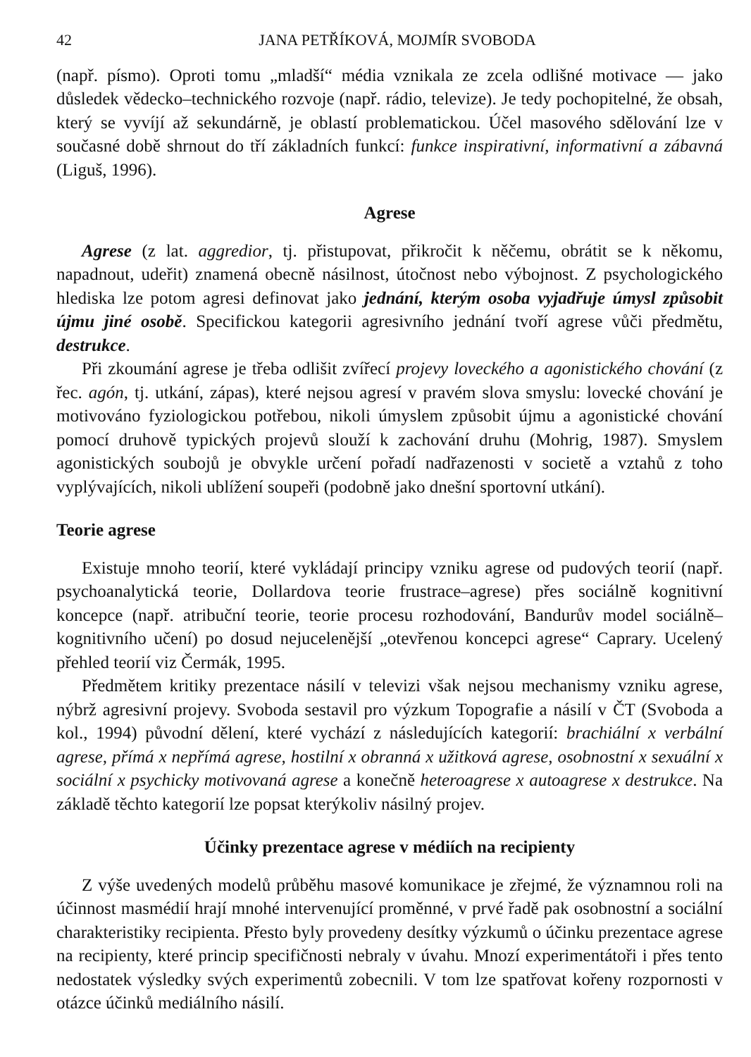42 JANA PETŘÍKOVÁ, MOJMÍR SVOBODA
(např. písmo). Oproti tomu „mladší“ média vznikala ze zcela odlišné motivace — jako důsledek vědecko–technického rozvoje (např. rádio, televize). Je tedy pochopitelné, že obsah, který se vyvíjí až sekundárně, je oblastí problematickou. Účel masového sdělování lze v současné době shrnout do tří základních funkcí: funkce inspirativní, informativní a zábavná (Liguš, 1996).
Agrese
Agrese (z lat. aggredior, tj. přistupovat, přikročit k něčemu, obrátit se k někomu, napadnout, udeřit) znamená obecně násilnost, útočnost nebo výbojnost. Z psychologického hlediska lze potom agresi definovat jako jednání, kterým osoba vyjadřuje úmysl způsobit újmu jiné osobě. Specifickou kategorii agresivního jednání tvoří agrese vůči předmětu, destrukce.
Při zkoumání agrese je třeba odlišit zvířecí projevy loveckého a agonistického chování (z řec. agón, tj. utkání, zápas), které nejsou agresí v pravém slova smyslu: lovecké chování je motivováno fyziologickou potřebou, nikoli úmyslem způsobit újmu a agonistické chování pomocí druhově typických projevů slouží k zachování druhu (Mohrig, 1987). Smyslem agonistických soubojů je obvykle určení pořadí nadřazenosti v societě a vztahů z toho vyplývajících, nikoli ublížení soupeři (podobně jako dnešní sportovní utkání).
Teorie agrese
Existuje mnoho teorií, které vykládají principy vzniku agrese od pudových teorií (např. psychoanalytická teorie, Dollardova teorie frustrace–agrese) přes sociálně kognitivní koncepce (např. atribuční teorie, teorie procesu rozhodování, Bandurův model sociálně–kognitivního učení) po dosud nejucelenější „otevřenou koncepci agrese“ Caprary. Ucelený přehled teorií viz Čermák, 1995.
Předmětem kritiky prezentace násilí v televizi však nejsou mechanismy vzniku agrese, nýbrž agresivní projevy. Svoboda sestavil pro výzkum Topografie a násilí v ČT (Svoboda a kol., 1994) původní dělení, které vychází z následujících kategorií: brachiální x verbální agrese, přímá x nepřímá agrese, hostilní x obranná x užitková agrese, osobnostní x sexuální x sociální x psychicky motivovaná agrese a konečně heteroagrese x autoagrese x destrukce. Na základě těchto kategorií lze popsat kterýkoliv násilný projev.
Účinky prezentace agrese v médiích na recipienty
Z výše uvedených modelů průběhu masové komunikace je zřejmé, že významnou roli na účinnost masmédií hrají mnohé intervenující proměnné, v prvé řadě pak osobnostní a sociální charakteristiky recipienta. Přesto byly provedeny desítky výzkumů o účinku prezentace agrese na recipienty, které princip specifičnosti nebraly v úvahu. Mnozí experimentátoři i přes tento nedostatek výsledky svých experimentů zobecnili. V tom lze spatřovat kořeny rozpornosti v otázce účinků mediálního násilí.